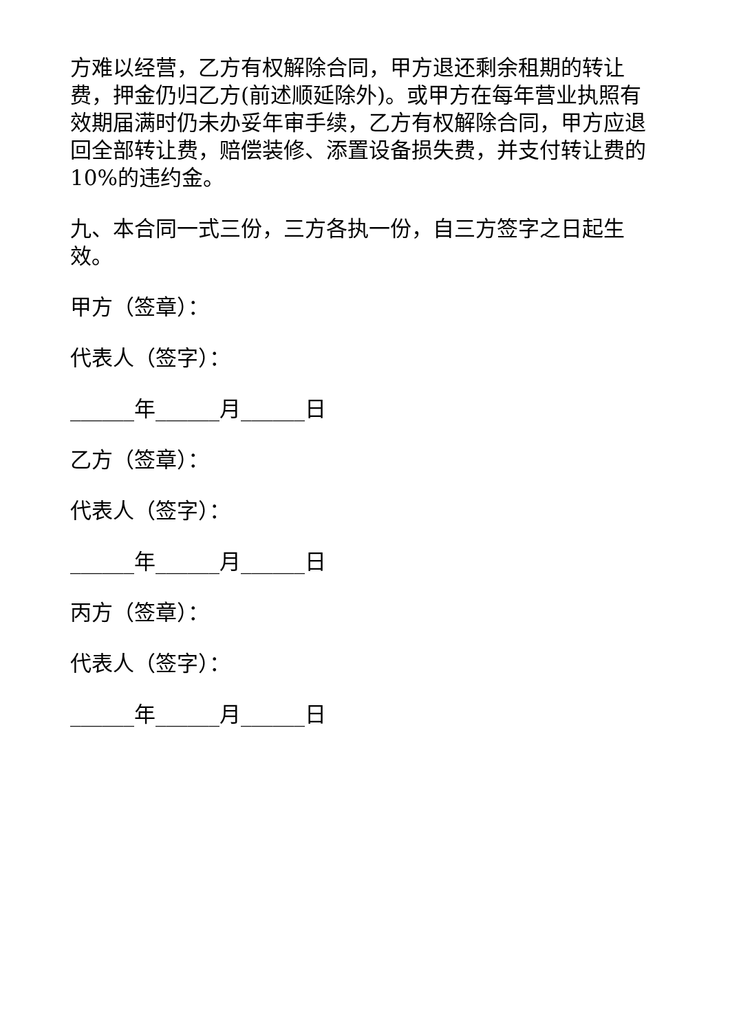方难以经营，乙方有权解除合同，甲方退还剩余租期的转让费，押金仍归乙方(前述顺延除外)。或甲方在每年营业执照有效期届满时仍未办妥年审手续，乙方有权解除合同，甲方应退回全部转让费，赔偿装修、添置设备损失费，并支付转让费的10%的违约金。
九、本合同一式三份，三方各执一份，自三方签字之日起生效。
甲方（签章）：
代表人（签字）：
______年______月______日
乙方（签章）：
代表人（签字）：
______年______月______日
丙方（签章）：
代表人（签字）：
______年______月______日